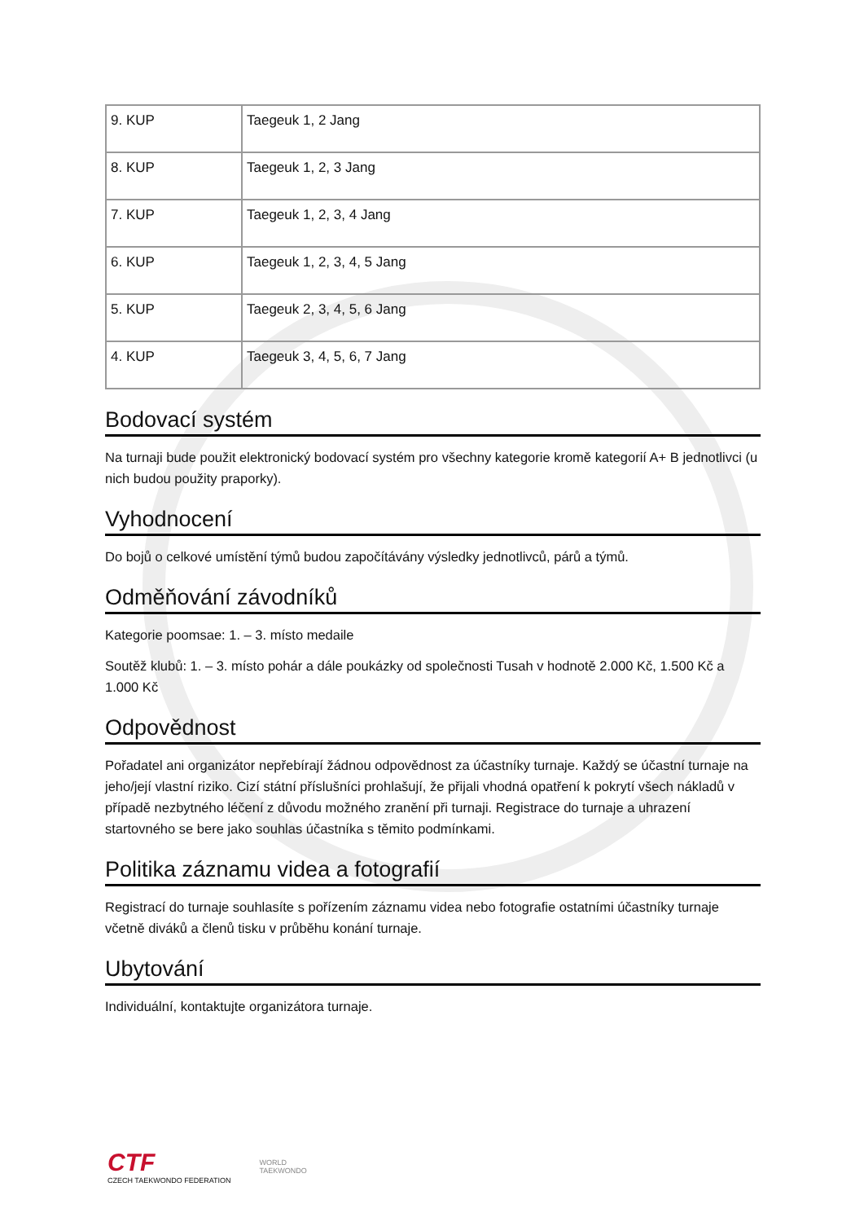| 9. KUP | Taegeuk 1, 2 Jang |
| 8. KUP | Taegeuk 1, 2, 3 Jang |
| 7. KUP | Taegeuk 1, 2, 3, 4 Jang |
| 6. KUP | Taegeuk 1, 2, 3, 4, 5 Jang |
| 5. KUP | Taegeuk 2, 3, 4, 5, 6 Jang |
| 4. KUP | Taegeuk 3, 4, 5, 6, 7 Jang |
Bodovací systém
Na turnaji bude použit elektronický bodovací systém pro všechny kategorie kromě kategorií A+ B jednotlivci (u nich budou použity praporky).
Vyhodnocení
Do bojů o celkové umístění týmů budou započítávány výsledky jednotlivců, párů a týmů.
Odměňování závodníků
Kategorie poomsae: 1. – 3. místo medaile
Soutěž klubů: 1. – 3. místo pohár a dále poukázky od společnosti Tusah v hodnotě 2.000 Kč, 1.500 Kč a 1.000 Kč
Odpovědnost
Pořadatel ani organizátor nepřebírají žádnou odpovědnost za účastníky turnaje. Každý se účastní turnaje na jeho/její vlastní riziko. Cizí státní příslušníci prohlašují, že přijali vhodná opatření k pokrytí všech nákladů v případě nezbytného léčení z důvodu možného zranění při turnaji. Registrace do turnaje a uhrazení startovného se bere jako souhlas účastníka s těmito podmínkami.
Politika záznamu videa a fotografií
Registrací do turnaje souhlasíte s pořízením záznamu videa nebo fotografie ostatními účastníky turnaje včetně diváků a členů tisku v průběhu konání turnaje.
Ubytování
Individuální, kontaktujte organizátora turnaje.
CTF
CZECH TAEKWONDO FEDERATION
WORLD
TAEKWONDO